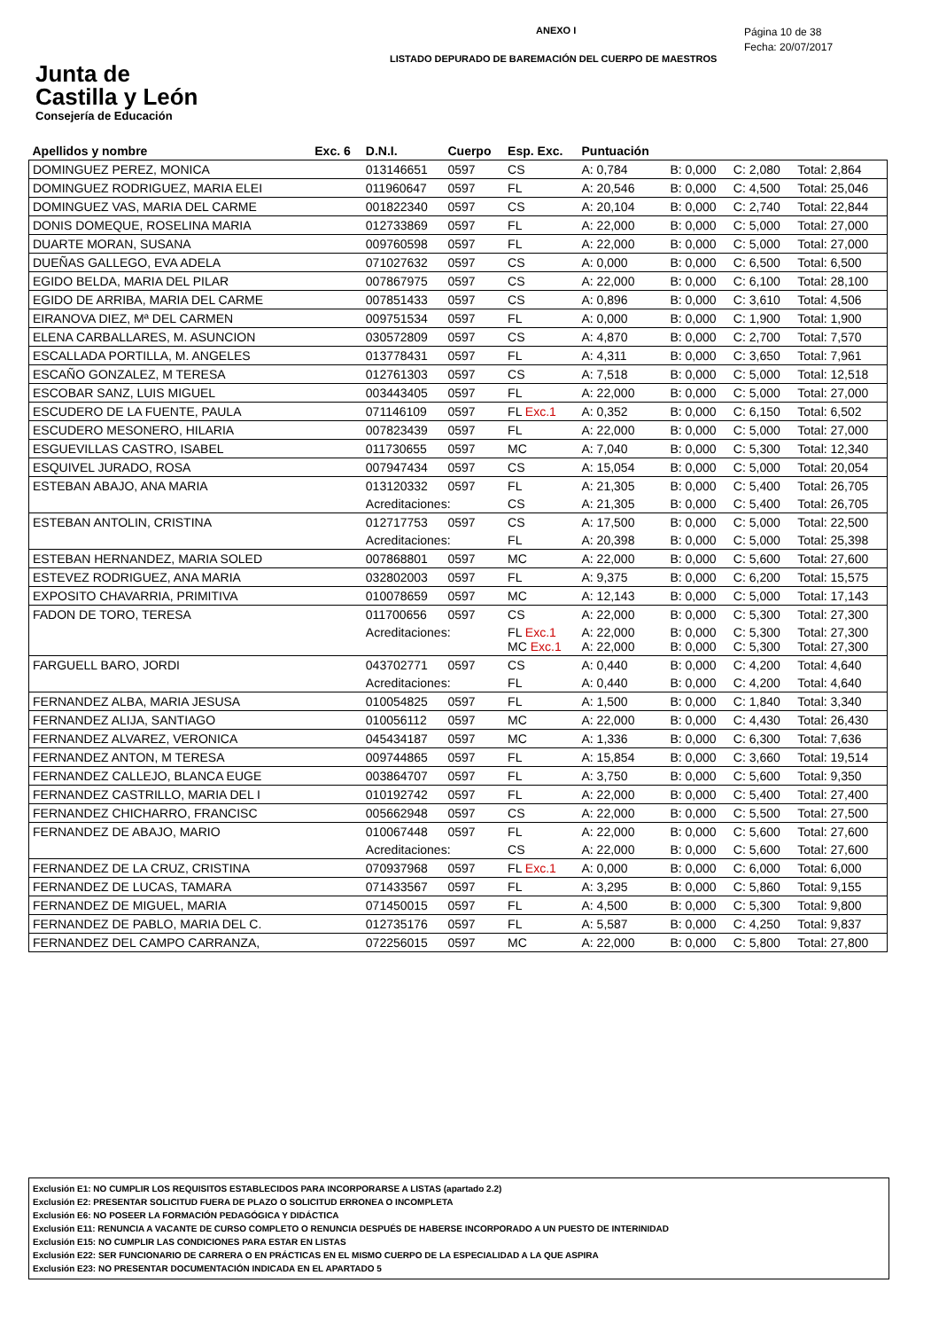Junta de
Castilla y León
Consejería de Educación
ANEXO I
LISTADO DEPURADO DE BAREMACIÓN DEL CUERPO DE MAESTROS
Página 10 de 38
Fecha: 20/07/2017
| Apellidos y nombre | Exc. 6 | D.N.I. | Cuerpo | Esp. Exc. | Puntuación | | | |
| --- | --- | --- | --- | --- | --- | --- | --- | --- |
| DOMINGUEZ PEREZ, MONICA | | 013146651 | 0597 | CS | A: 0,784 | B: 0,000 | C: 2,080 | Total: 2,864 |
| DOMINGUEZ RODRIGUEZ, MARIA ELEI | | 011960647 | 0597 | FL | A: 20,546 | B: 0,000 | C: 4,500 | Total: 25,046 |
| DOMINGUEZ VAS, MARIA DEL CARME | | 001822340 | 0597 | CS | A: 20,104 | B: 0,000 | C: 2,740 | Total: 22,844 |
| DONIS DOMEQUE, ROSELINA MARIA | | 012733869 | 0597 | FL | A: 22,000 | B: 0,000 | C: 5,000 | Total: 27,000 |
| DUARTE MORAN, SUSANA | | 009760598 | 0597 | FL | A: 22,000 | B: 0,000 | C: 5,000 | Total: 27,000 |
| DUEÑAS GALLEGO, EVA ADELA | | 071027632 | 0597 | CS | A: 0,000 | B: 0,000 | C: 6,500 | Total: 6,500 |
| EGIDO BELDA, MARIA DEL PILAR | | 007867975 | 0597 | CS | A: 22,000 | B: 0,000 | C: 6,100 | Total: 28,100 |
| EGIDO DE ARRIBA, MARIA DEL CARME | | 007851433 | 0597 | CS | A: 0,896 | B: 0,000 | C: 3,610 | Total: 4,506 |
| EIRANOVA DIEZ, Mª DEL CARMEN | | 009751534 | 0597 | FL | A: 0,000 | B: 0,000 | C: 1,900 | Total: 1,900 |
| ELENA CARBALLARES, M. ASUNCION | | 030572809 | 0597 | CS | A: 4,870 | B: 0,000 | C: 2,700 | Total: 7,570 |
| ESCALLADA PORTILLA, M. ANGELES | | 013778431 | 0597 | FL | A: 4,311 | B: 0,000 | C: 3,650 | Total: 7,961 |
| ESCAÑO GONZALEZ, M TERESA | | 012761303 | 0597 | CS | A: 7,518 | B: 0,000 | C: 5,000 | Total: 12,518 |
| ESCOBAR SANZ, LUIS MIGUEL | | 003443405 | 0597 | FL | A: 22,000 | B: 0,000 | C: 5,000 | Total: 27,000 |
| ESCUDERO DE LA FUENTE, PAULA | | 071146109 | 0597 | FL Exc.1 | A: 0,352 | B: 0,000 | C: 6,150 | Total: 6,502 |
| ESCUDERO MESONERO, HILARIA | | 007823439 | 0597 | FL | A: 22,000 | B: 0,000 | C: 5,000 | Total: 27,000 |
| ESGUEVILLAS CASTRO, ISABEL | | 011730655 | 0597 | MC | A: 7,040 | B: 0,000 | C: 5,300 | Total: 12,340 |
| ESQUIVEL JURADO, ROSA | | 007947434 | 0597 | CS | A: 15,054 | B: 0,000 | C: 5,000 | Total: 20,054 |
| ESTEBAN ABAJO, ANA MARIA | | 013120332 | 0597 | FL | A: 21,305 | B: 0,000 | C: 5,400 | Total: 26,705 |
| | | Acreditaciones: | | CS | A: 21,305 | B: 0,000 | C: 5,400 | Total: 26,705 |
| ESTEBAN ANTOLIN, CRISTINA | | 012717753 | 0597 | CS | A: 17,500 | B: 0,000 | C: 5,000 | Total: 22,500 |
| | | Acreditaciones: | | FL | A: 20,398 | B: 0,000 | C: 5,000 | Total: 25,398 |
| ESTEBAN HERNANDEZ, MARIA SOLED | | 007868801 | 0597 | MC | A: 22,000 | B: 0,000 | C: 5,600 | Total: 27,600 |
| ESTEVEZ RODRIGUEZ, ANA MARIA | | 032802003 | 0597 | FL | A: 9,375 | B: 0,000 | C: 6,200 | Total: 15,575 |
| EXPOSITO CHAVARRIA, PRIMITIVA | | 010078659 | 0597 | MC | A: 12,143 | B: 0,000 | C: 5,000 | Total: 17,143 |
| FADON DE TORO, TERESA | | 011700656 | 0597 | CS | A: 22,000 | B: 0,000 | C: 5,300 | Total: 27,300 |
| | | Acreditaciones: | | FL Exc.1 MC Exc.1 | A: 22,000 A: 22,000 | B: 0,000 B: 0,000 | C: 5,300 C: 5,300 | Total: 27,300 Total: 27,300 |
| FARGUELL BARO, JORDI | | 043702771 | 0597 | CS | A: 0,440 | B: 0,000 | C: 4,200 | Total: 4,640 |
| | | Acreditaciones: | | FL | A: 0,440 | B: 0,000 | C: 4,200 | Total: 4,640 |
| FERNANDEZ ALBA, MARIA JESUSA | | 010054825 | 0597 | FL | A: 1,500 | B: 0,000 | C: 1,840 | Total: 3,340 |
| FERNANDEZ ALIJA, SANTIAGO | | 010056112 | 0597 | MC | A: 22,000 | B: 0,000 | C: 4,430 | Total: 26,430 |
| FERNANDEZ ALVAREZ, VERONICA | | 045434187 | 0597 | MC | A: 1,336 | B: 0,000 | C: 6,300 | Total: 7,636 |
| FERNANDEZ ANTON, M TERESA | | 009744865 | 0597 | FL | A: 15,854 | B: 0,000 | C: 3,660 | Total: 19,514 |
| FERNANDEZ CALLEJO, BLANCA EUGE | | 003864707 | 0597 | FL | A: 3,750 | B: 0,000 | C: 5,600 | Total: 9,350 |
| FERNANDEZ CASTRILLO, MARIA DEL I | | 010192742 | 0597 | FL | A: 22,000 | B: 0,000 | C: 5,400 | Total: 27,400 |
| FERNANDEZ CHICHARRO, FRANCISC | | 005662948 | 0597 | CS | A: 22,000 | B: 0,000 | C: 5,500 | Total: 27,500 |
| FERNANDEZ DE ABAJO, MARIO | | 010067448 | 0597 | FL | A: 22,000 | B: 0,000 | C: 5,600 | Total: 27,600 |
| | | Acreditaciones: | | CS | A: 22,000 | B: 0,000 | C: 5,600 | Total: 27,600 |
| FERNANDEZ DE LA CRUZ, CRISTINA | | 070937968 | 0597 | FL Exc.1 | A: 0,000 | B: 0,000 | C: 6,000 | Total: 6,000 |
| FERNANDEZ DE LUCAS, TAMARA | | 071433567 | 0597 | FL | A: 3,295 | B: 0,000 | C: 5,860 | Total: 9,155 |
| FERNANDEZ DE MIGUEL, MARIA | | 071450015 | 0597 | FL | A: 4,500 | B: 0,000 | C: 5,300 | Total: 9,800 |
| FERNANDEZ DE PABLO, MARIA DEL C. | | 012735176 | 0597 | FL | A: 5,587 | B: 0,000 | C: 4,250 | Total: 9,837 |
| FERNANDEZ DEL CAMPO CARRANZA, | | 072256015 | 0597 | MC | A: 22,000 | B: 0,000 | C: 5,800 | Total: 27,800 |
Exclusión E1: NO CUMPLIR LOS REQUISITOS ESTABLECIDOS PARA INCORPORARSE A LISTAS (apartado 2.2)
Exclusión E2: PRESENTAR SOLICITUD FUERA DE PLAZO O SOLICITUD ERRONEA O INCOMPLETA
Exclusión E6: NO POSEER LA FORMACIÓN PEDAGÓGICA Y DIDÁCTICA
Exclusión E11: RENUNCIA A VACANTE DE CURSO COMPLETO O RENUNCIA DESPUÉS DE HABERSE INCORPORADO A UN PUESTO DE INTERINIDAD
Exclusión E15: NO CUMPLIR LAS CONDICIONES PARA ESTAR EN LISTAS
Exclusión E22: SER FUNCIONARIO DE CARRERA O EN PRÁCTICAS EN EL MISMO CUERPO DE LA ESPECIALIDAD A LA QUE ASPIRA
Exclusión E23: NO PRESENTAR DOCUMENTACIÓN INDICADA EN EL APARTADO 5